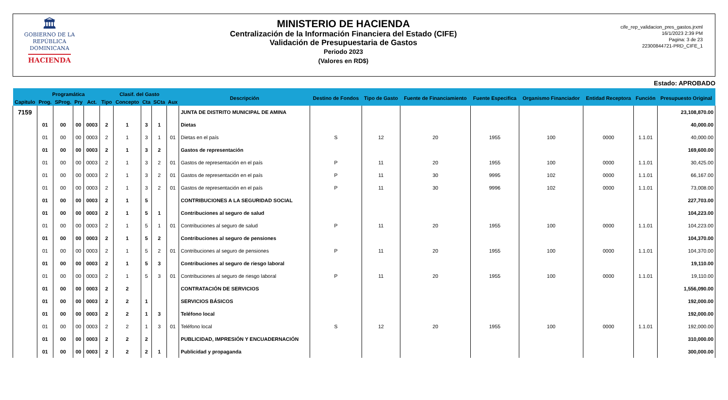🏛
GOBIERNO DE LA
REPÚBLICA
DOMINICANA
HACIENDA
MINISTERIO DE HACIENDA
Centralización de la Información Financiera del Estado (CIFE)
Validación de Presupuestaria de Gastos
Periodo 2023
(Valores en RD$)
cife_rep_validacion_pres_gastos.jrxml
16/1/2023 2:39 PM
Pagina: 3 de 23
22300844721-PRD_CIFE_1
Estado: APROBADO
| | Programática | | | | Clasif. del Gasto | | | | | Descripción | Destino de Fondos | Tipo de Gasto | Fuente de Financiamiento | Fuente Especifica | Organismo Financiador | Entidad Receptora | Función | Presupuesto Original |
| --- | --- | --- | --- | --- | --- | --- | --- | --- | --- | --- | --- | --- | --- | --- | --- | --- | --- | --- |
| Capitulo | Prog. | SProg. | Pry | Act. | Tipo | Concepto | Cta | SCta | Aux | | | | | | | | | |
| 7159 | | | | | | | | | | JUNTA DE DISTRITO MUNICIPAL DE AMINA | | | | | | | | 23,108,870.00 |
| | 01 | 00 | 00 | 0003 | 2 | 1 | 3 | 1 | | Dietas | | | | | | | | 40,000.00 |
| | 01 | 00 | 00 | 0003 | 2 | 1 | 3 | 1 | 01 | Dietas en el país | S | 12 | 20 | 1955 | 100 | 0000 | 1.1.01 | 40,000.00 |
| | 01 | 00 | 00 | 0003 | 2 | 1 | 3 | 2 | | Gastos de representación | | | | | | | | 169,600.00 |
| | 01 | 00 | 00 | 0003 | 2 | 1 | 3 | 2 | 01 | Gastos de representación en el país | P | 11 | 20 | 1955 | 100 | 0000 | 1.1.01 | 30,425.00 |
| | 01 | 00 | 00 | 0003 | 2 | 1 | 3 | 2 | 01 | Gastos de representación en el país | P | 11 | 30 | 9995 | 102 | 0000 | 1.1.01 | 66,167.00 |
| | 01 | 00 | 00 | 0003 | 2 | 1 | 3 | 2 | 01 | Gastos de representación en el país | P | 11 | 30 | 9996 | 102 | 0000 | 1.1.01 | 73,008.00 |
| | 01 | 00 | 00 | 0003 | 2 | 1 | 5 | | | CONTRIBUCIONES A LA SEGURIDAD SOCIAL | | | | | | | | 227,703.00 |
| | 01 | 00 | 00 | 0003 | 2 | 1 | 5 | 1 | | Contribuciones al seguro de salud | | | | | | | | 104,223.00 |
| | 01 | 00 | 00 | 0003 | 2 | 1 | 5 | 1 | 01 | Contribuciones al seguro de salud | P | 11 | 20 | 1955 | 100 | 0000 | 1.1.01 | 104,223.00 |
| | 01 | 00 | 00 | 0003 | 2 | 1 | 5 | 2 | | Contribuciones al seguro de pensiones | | | | | | | | 104,370.00 |
| | 01 | 00 | 00 | 0003 | 2 | 1 | 5 | 2 | 01 | Contribuciones al seguro de pensiones | P | 11 | 20 | 1955 | 100 | 0000 | 1.1.01 | 104,370.00 |
| | 01 | 00 | 00 | 0003 | 2 | 1 | 5 | 3 | | Contribuciones al seguro de riesgo laboral | | | | | | | | 19,110.00 |
| | 01 | 00 | 00 | 0003 | 2 | 1 | 5 | 3 | 01 | Contribuciones al seguro de riesgo laboral | P | 11 | 20 | 1955 | 100 | 0000 | 1.1.01 | 19,110.00 |
| | 01 | 00 | 00 | 0003 | 2 | 2 | | | | CONTRATACIÓN DE SERVICIOS | | | | | | | | 1,556,090.00 |
| | 01 | 00 | 00 | 0003 | 2 | 2 | 1 | | | SERVICIOS BÁSICOS | | | | | | | | 192,000.00 |
| | 01 | 00 | 00 | 0003 | 2 | 2 | 1 | 3 | | Teléfono local | | | | | | | | 192,000.00 |
| | 01 | 00 | 00 | 0003 | 2 | 2 | 1 | 3 | 01 | Teléfono local | S | 12 | 20 | 1955 | 100 | 0000 | 1.1.01 | 192,000.00 |
| | 01 | 00 | 00 | 0003 | 2 | 2 | 2 | | | PUBLICIDAD, IMPRESIÓN Y ENCUADERNACIÓN | | | | | | | | 310,000.00 |
| | 01 | 00 | 00 | 0003 | 2 | 2 | 2 | 1 | | Publicidad y propaganda | | | | | | | | 300,000.00 |